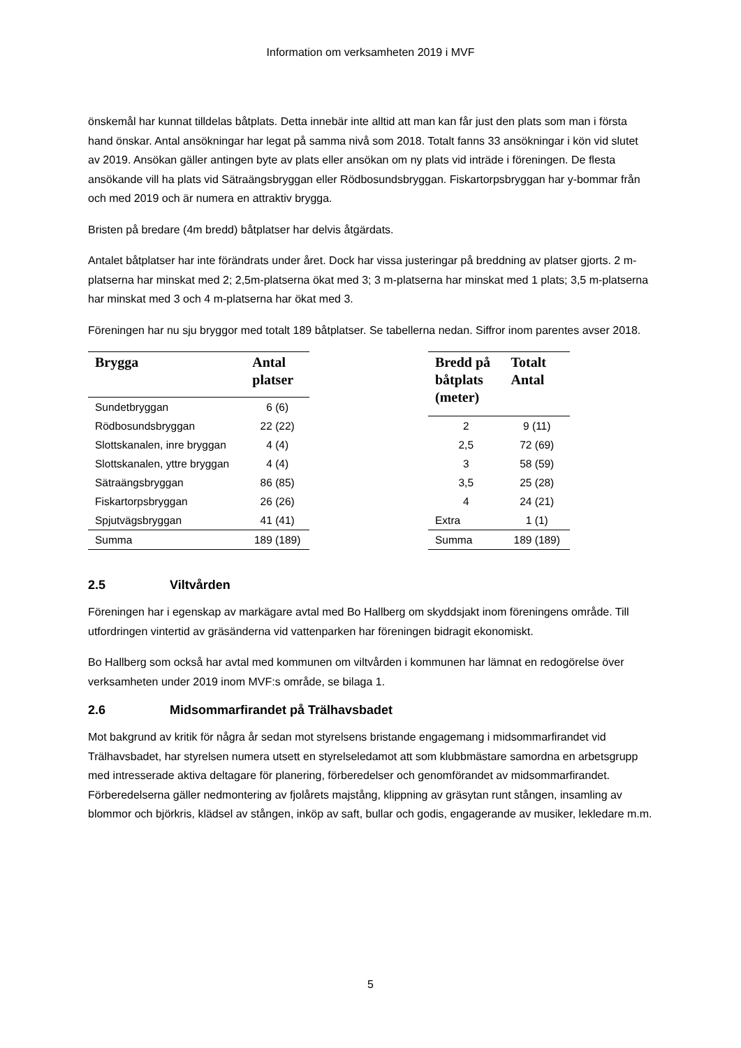Information om verksamheten 2019 i MVF
önskemål har kunnat tilldelas båtplats. Detta innebär inte alltid att man kan får just den plats som man i första hand önskar. Antal ansökningar har legat på samma nivå som 2018. Totalt fanns 33 ansökningar i kön vid slutet av 2019. Ansökan gäller antingen byte av plats eller ansökan om ny plats vid inträde i föreningen. De flesta ansökande vill ha plats vid Sätraängsbryggan eller Rödbosundsbryggan. Fiskartorpsbryggan har y-bommar från och med 2019 och är numera en attraktiv brygga.
Bristen på bredare (4m bredd) båtplatser har delvis åtgärdats.
Antalet båtplatser har inte förändrats under året. Dock har vissa justeringar på breddning av platser gjorts. 2 m-platserna har minskat med 2; 2,5m-platserna ökat med 3; 3 m-platserna har minskat med 1 plats; 3,5 m-platserna har minskat med 3 och 4 m-platserna har ökat med 3.
Föreningen har nu sju bryggor med totalt 189 båtplatser. Se tabellerna nedan. Siffror inom parentes avser 2018.
| Brygga | Antal platser |
| --- | --- |
| Sundetbryggan | 6 (6) |
| Rödbosundsbryggan | 22 (22) |
| Slottskanalen, inre bryggan | 4 (4) |
| Slottskanalen, yttre bryggan | 4 (4) |
| Sätraängsbryggan | 86 (85) |
| Fiskartorpsbryggan | 26 (26) |
| Spjutvägsbryggan | 41 (41) |
| Summa | 189 (189) |
| Bredd på båtplats (meter) | Totalt Antal |
| --- | --- |
| 2 | 9 (11) |
| 2,5 | 72 (69) |
| 3 | 58 (59) |
| 3,5 | 25 (28) |
| 4 | 24 (21) |
| Extra | 1 (1) |
| Summa | 189 (189) |
2.5 Viltvården
Föreningen har i egenskap av markägare avtal med Bo Hallberg om skyddsjakt inom föreningens område. Till utfordringen vintertid av gräsänderna vid vattenparken har föreningen bidragit ekonomiskt.
Bo Hallberg som också har avtal med kommunen om viltvården i kommunen har lämnat en redogörelse över verksamheten under 2019 inom MVF:s område, se bilaga 1.
2.6 Midsommarfirandet på Trälhavsbadet
Mot bakgrund av kritik för några år sedan mot styrelsens bristande engagemang i midsommarfirandet vid Trälhavsbadet, har styrelsen numera utsett en styrelseledamot att som klubbmästare samordna en arbetsgrupp med intresserade aktiva deltagare för planering, förberedelser och genomförandet av midsommarfirandet. Förberedelserna gäller nedmontering av fjolårets majstång, klippning av gräsytan runt stången, insamling av blommor och björkris, klädsel av stången, inköp av saft, bullar och godis, engagerande av musiker, lekledare m.m.
5